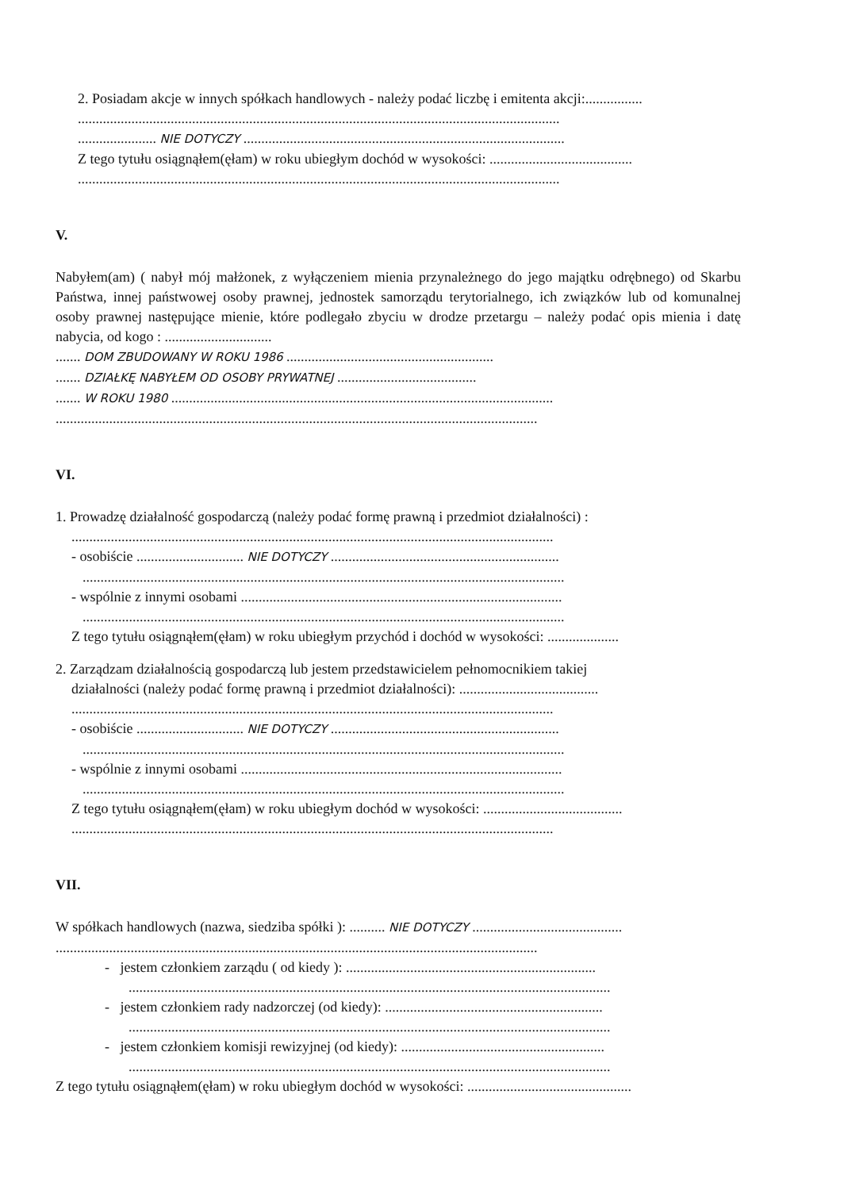2. Posiadam akcje w innych spółkach handlowych - należy podać liczbę i emitenta akcji:................
.......................................................................................................................................
...................... NIE DOTYCZY ..........................................................................................
Z tego tytułu osiągnąłem(ęłam) w roku ubiegłym dochód w wysokości: ........................................
.......................................................................................................................................
V.
Nabyłem(am) ( nabył mój małżonek, z wyłączeniem mienia przynależnego do jego majątku odrębnego) od Skarbu Państwa, innej państwowej osoby prawnej, jednostek samorządu terytorialnego, ich związków lub od komunalnej osoby prawnej następujące mienie, które podlegało zbyciu w drodze przetargu – należy podać opis mienia i datę nabycia, od kogo : ..............................
....... DOM ZBUDOWANY W ROKU 1986 ..........................................................
....... DZIAŁKĘ NABYŁEM OD OSOBY PRYWATNEJ .......................................
....... W ROKU 1980 ...........................................................................................................
.......................................................................................................................................
VI.
1. Prowadzę działalność gospodarczą (należy podać formę prawną i przedmiot działalności) :
.......................................................................................................................................
- osobiście .............................. NIE DOTYCZY ................................................................
.......................................................................................................................................
- wspólnie z innymi osobami ..........................................................................................
.......................................................................................................................................
Z tego tytułu osiągnąłem(ęłam) w roku ubiegłym przychód i dochód w wysokości: ....................
2. Zarządzam działalnością gospodarczą lub jestem przedstawicielem pełnomocnikiem takiej
działalności (należy podać formę prawną i przedmiot działalności): .......................................
.......................................................................................................................................
- osobiście .............................. NIE DOTYCZY ................................................................
.......................................................................................................................................
- wspólnie z innymi osobami ..........................................................................................
.......................................................................................................................................
Z tego tytułu osiągnąłem(ęłam) w roku ubiegłym dochód w wysokości: .......................................
.......................................................................................................................................
VII.
W spółkach handlowych (nazwa, siedziba spółki ): .......... NIE DOTYCZY ..........................................
.......................................................................................................................................
- jestem członkiem zarządu ( od kiedy ): ......................................................................
.......................................................................................................................................
- jestem członkiem rady nadzorczej (od kiedy): .............................................................
.......................................................................................................................................
- jestem członkiem komisji rewizyjnej (od kiedy): .........................................................
.......................................................................................................................................
Z tego tytułu osiągnąłem(ęłam) w roku ubiegłym dochód w wysokości: ..............................................